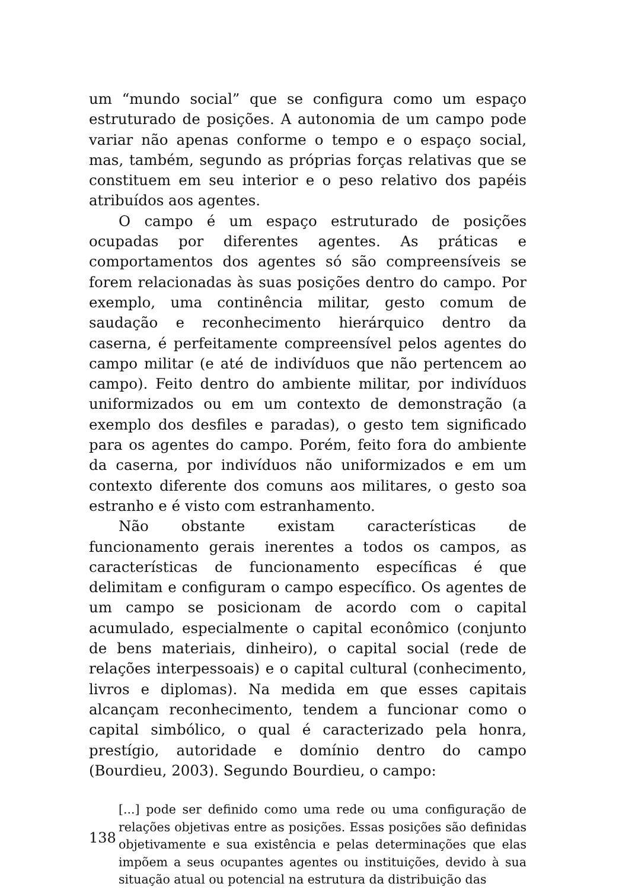um “mundo social” que se configura como um espaço estruturado de posições. A autonomia de um campo pode variar não apenas conforme o tempo e o espaço social, mas, também, segundo as próprias forças relativas que se constituem em seu interior e o peso relativo dos papéis atribuídos aos agentes.
O campo é um espaço estruturado de posições ocupadas por diferentes agentes. As práticas e comportamentos dos agentes só são compreensíveis se forem relacionadas às suas posições dentro do campo. Por exemplo, uma continência militar, gesto comum de saudação e reconhecimento hierárquico dentro da caserna, é perfeitamente compreensível pelos agentes do campo militar (e até de indivíduos que não pertencem ao campo). Feito dentro do ambiente militar, por indivíduos uniformizados ou em um contexto de demonstração (a exemplo dos desfiles e paradas), o gesto tem significado para os agentes do campo. Porém, feito fora do ambiente da caserna, por indivíduos não uniformizados e em um contexto diferente dos comuns aos militares, o gesto soa estranho e é visto com estranhamento.
Não obstante existam características de funcionamento gerais inerentes a todos os campos, as características de funcionamento específicas é que delimitam e configuram o campo específico. Os agentes de um campo se posicionam de acordo com o capital acumulado, especialmente o capital econômico (conjunto de bens materiais, dinheiro), o capital social (rede de relações interpessoais) e o capital cultural (conhecimento, livros e diplomas). Na medida em que esses capitais alcançam reconhecimento, tendem a funcionar como o capital simbólico, o qual é caracterizado pela honra, prestígio, autoridade e domínio dentro do campo (Bourdieu, 2003). Segundo Bourdieu, o campo:
[...] pode ser definido como uma rede ou uma configuração de relações objetivas entre as posições. Essas posições são definidas objetivamente e sua existência e pelas determinações que elas impõem a seus ocupantes agentes ou instituições, devido à sua situação atual ou potencial na estrutura da distribuição das
138